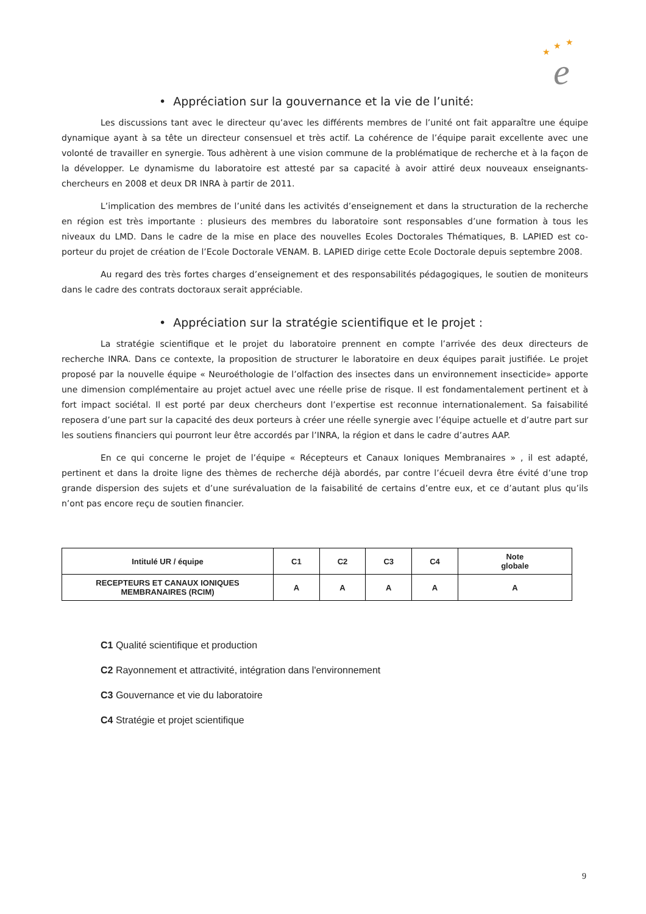★
★
★
e
• Appréciation sur la gouvernance et la vie de l’unité:
Les discussions tant avec le directeur qu’avec les différents membres de l’unité ont fait apparaître une équipe dynamique ayant à sa tête un directeur consensuel et très actif. La cohérence de l’équipe parait excellente avec une volonté de travailler en synergie. Tous adhèrent à une vision commune de la problématique de recherche et à la façon de la développer. Le dynamisme du laboratoire est attesté par sa capacité à avoir attiré deux nouveaux enseignants-chercheurs en 2008 et deux DR INRA à partir de 2011.
L’implication des membres de l’unité dans les activités d’enseignement et dans la structuration de la recherche en région est très importante : plusieurs des membres du laboratoire sont responsables d’une formation à tous les niveaux du LMD. Dans le cadre de la mise en place des nouvelles Ecoles Doctorales Thématiques, B. LAPIED est co-porteur du projet de création de l’Ecole Doctorale VENAM. B. LAPIED dirige cette Ecole Doctorale depuis septembre 2008.
Au regard des très fortes charges d’enseignement et des responsabilités pédagogiques, le soutien de moniteurs dans le cadre des contrats doctoraux serait appréciable.
• Appréciation sur la stratégie scientifique et le projet :
La stratégie scientifique et le projet du laboratoire prennent en compte l’arrivée des deux directeurs de recherche INRA. Dans ce contexte, la proposition de structurer le laboratoire en deux équipes parait justifiée. Le projet proposé par la nouvelle équipe « Neuroéthologie de l’olfaction des insectes dans un environnement insecticide» apporte une dimension complémentaire au projet actuel avec une réelle prise de risque. Il est fondamentalement pertinent et à fort impact sociétal. Il est porté par deux chercheurs dont l’expertise est reconnue internationalement. Sa faisabilité reposera d’une part sur la capacité des deux porteurs à créer une réelle synergie avec l’équipe actuelle et d’autre part sur les soutiens financiers qui pourront leur être accordés par l’INRA, la région et dans le cadre d’autres AAP.
En ce qui concerne le projet de l’équipe « Récepteurs et Canaux Ioniques Membranaires » , il est adapté, pertinent et dans la droite ligne des thèmes de recherche déjà abordés, par contre l’écueil devra être évité d’une trop grande dispersion des sujets et d’une surévaluation de la faisabilité de certains d’entre eux, et ce d’autant plus qu’ils n’ont pas encore reçu de soutien financier.
| Intitulé UR / équipe | C1 | C2 | C3 | C4 | Note globale |
| --- | --- | --- | --- | --- | --- |
| RECEPTEURS ET CANAUX IONIQUES MEMBRANAIRES (RCIM) | A | A | A | A | A |
C1 Qualité scientifique et production
C2 Rayonnement et attractivité, intégration dans l'environnement
C3 Gouvernance et vie du laboratoire
C4 Stratégie et projet scientifique
9